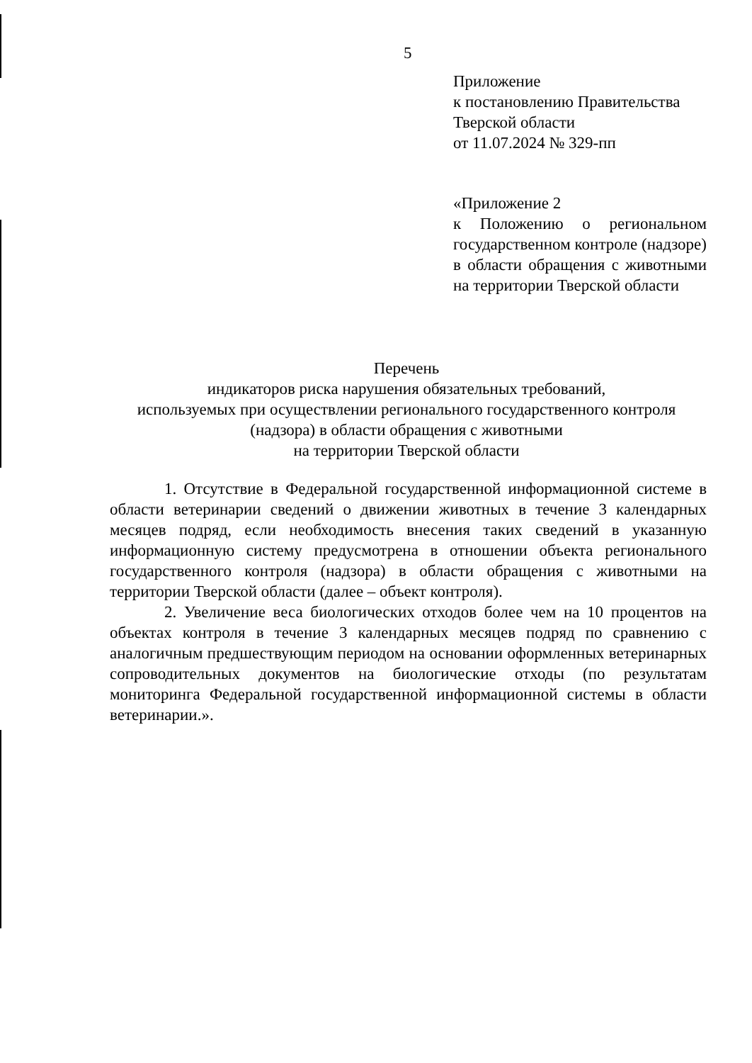5
Приложение
к постановлению Правительства
Тверской области
от 11.07.2024 № 329-пп
«Приложение 2
к Положению о региональном государственном контроле (надзоре) в области обращения с животными на территории Тверской области
Перечень
индикаторов риска нарушения обязательных требований,
используемых при осуществлении регионального государственного контроля
(надзора) в области обращения с животными
на территории Тверской области
1. Отсутствие в Федеральной государственной информационной системе в области ветеринарии сведений о движении животных в течение 3 календарных месяцев подряд, если необходимость внесения таких сведений в указанную информационную систему предусмотрена в отношении объекта регионального государственного контроля (надзора) в области обращения с животными на территории Тверской области (далее – объект контроля).
2. Увеличение веса биологических отходов более чем на 10 процентов на объектах контроля в течение 3 календарных месяцев подряд по сравнению с аналогичным предшествующим периодом на основании оформленных ветеринарных сопроводительных документов на биологические отходы (по результатам мониторинга Федеральной государственной информационной системы в области ветеринарии.».